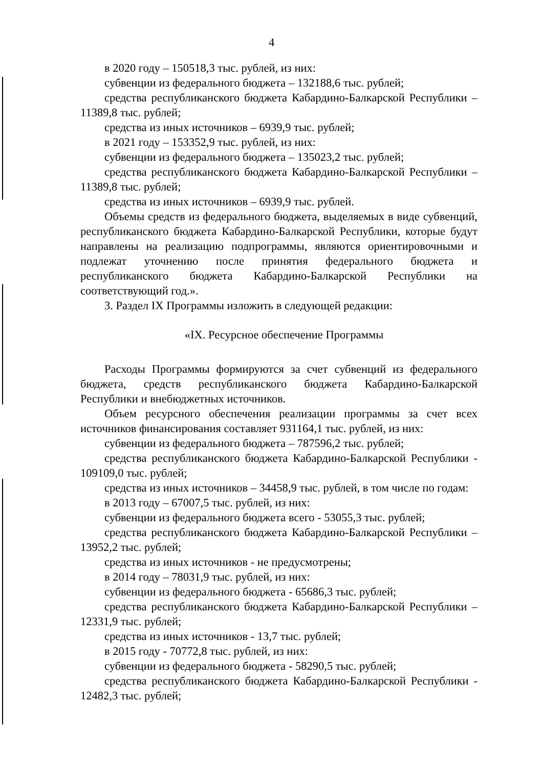4
в 2020 году – 150518,3 тыс. рублей, из них:
субвенции из федерального бюджета – 132188,6 тыс. рублей;
средства республиканского бюджета Кабардино-Балкарской Республики – 11389,8 тыс. рублей;
средства из иных источников – 6939,9 тыс. рублей;
в 2021 году – 153352,9 тыс. рублей, из них:
субвенции из федерального бюджета – 135023,2 тыс. рублей;
средства республиканского бюджета Кабардино-Балкарской Республики – 11389,8 тыс. рублей;
средства из иных источников – 6939,9 тыс. рублей.
Объемы средств из федерального бюджета, выделяемых в виде субвенций, республиканского бюджета Кабардино-Балкарской Республики, которые будут направлены на реализацию подпрограммы, являются ориентировочными и подлежат уточнению после принятия федерального бюджета и республиканского бюджета Кабардино-Балкарской Республики на соответствующий год.».
3. Раздел IX Программы изложить в следующей редакции:
«IX. Ресурсное обеспечение Программы
Расходы Программы формируются за счет субвенций из федерального бюджета, средств республиканского бюджета Кабардино-Балкарской Республики и внебюджетных источников.
Объем ресурсного обеспечения реализации программы за счет всех источников финансирования составляет 931164,1 тыс. рублей, из них:
субвенции из федерального бюджета – 787596,2 тыс. рублей;
средства республиканского бюджета Кабардино-Балкарской Республики - 109109,0 тыс. рублей;
средства из иных источников – 34458,9 тыс. рублей, в том числе по годам:
в 2013 году – 67007,5 тыс. рублей, из них:
субвенции из федерального бюджета всего - 53055,3 тыс. рублей;
средства республиканского бюджета Кабардино-Балкарской Республики – 13952,2 тыс. рублей;
средства из иных источников - не предусмотрены;
в 2014 году – 78031,9 тыс. рублей, из них:
субвенции из федерального бюджета - 65686,3 тыс. рублей;
средства республиканского бюджета Кабардино-Балкарской Республики – 12331,9 тыс. рублей;
средства из иных источников - 13,7 тыс. рублей;
в 2015 году - 70772,8 тыс. рублей, из них:
субвенции из федерального бюджета - 58290,5 тыс. рублей;
средства республиканского бюджета Кабардино-Балкарской Республики - 12482,3 тыс. рублей;